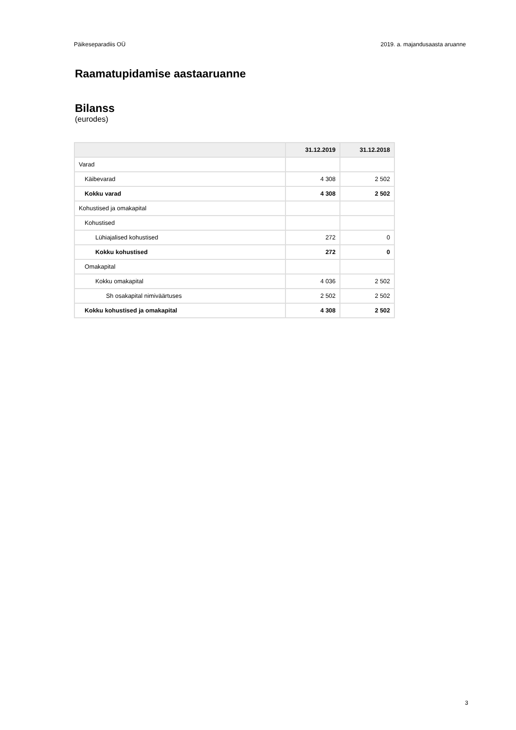Päikeseparadiis OÜ 2019. a. majandusaasta aruanne
Raamatupidamise aastaaruanne
Bilanss
(eurodes)
| | 31.12.2019 | 31.12.2018 |
| --- | --- | --- |
| Varad | | |
| Käibevarad | 4 308 | 2 502 |
| Kokku varad | 4 308 | 2 502 |
| Kohustised ja omakapital | | |
| Kohustised | | |
| Lühiajalised kohustised | 272 | 0 |
| Kokku kohustised | 272 | 0 |
| Omakapital | | |
| Kokku omakapital | 4 036 | 2 502 |
| Sh osakapital nimiväärtuses | 2 502 | 2 502 |
| Kokku kohustised ja omakapital | 4 308 | 2 502 |
3